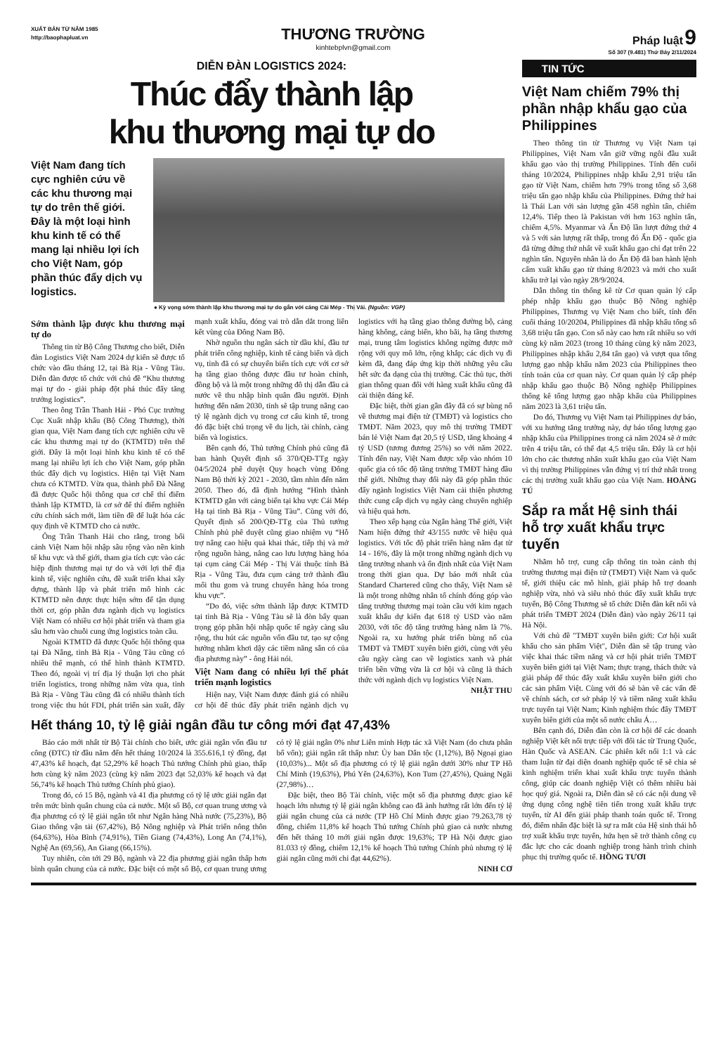XUẤT BẢN TỪ NĂM 1985
http://baophapluat.vn
THƯƠNG TRƯỜNG
kinhtebplvn@gmail.com
Pháp luật 9
Số 307 (9.481) Thứ Bảy 2/11/2024
DIỄN ĐÀN LOGISTICS 2024:
Thúc đẩy thành lập
khu thương mại tự do
Việt Nam đang tích cực nghiên cứu về các khu thương mại tự do trên thế giới. Đây là một loại hình khu kinh tế có thể mang lại nhiều lợi ích cho Việt Nam, góp phần thúc đẩy dịch vụ logistics.
● Kỳ vọng sớm thành lập khu thương mại tự do gắn với cảng Cái Mép - Thị Vải. (Nguồn: VGP)
Sớm thành lập được khu thương mại tự do
Thông tin từ Bộ Công Thương cho biết, Diễn đàn Logistics Việt Nam 2024 dự kiến sẽ được tổ chức vào đầu tháng 12, tại Bà Rịa - Vũng Tàu. Diễn đàn được tổ chức với chủ đề “Khu thương mại tự do - giải pháp đột phá thúc đẩy tăng trưởng logistics”.
Theo ông Trần Thanh Hải - Phó Cục trưởng Cục Xuất nhập khẩu (Bộ Công Thương), thời gian qua, Việt Nam đang tích cực nghiên cứu về các khu thương mại tự do (KTMTD) trên thế giới. Đây là một loại hình khu kinh tế có thể mang lại nhiều lợi ích cho Việt Nam, góp phần thúc đẩy dịch vụ logistics. Hiện tại Việt Nam chưa có KTMTD. Vừa qua, thành phố Đà Nẵng đã được Quốc hội thông qua cơ chế thí điểm thành lập KTMTD, là cơ sở để thí điểm nghiên cứu chính sách mới, làm tiền đề để luật hóa các quy định về KTMTD cho cả nước.
Ông Trần Thanh Hải cho rằng, trong bối cảnh Việt Nam hội nhập sâu rộng vào nền kinh tế khu vực và thế giới, tham gia tích cực vào các hiệp định thương mại tự do và với lợi thế địa kinh tế, việc nghiên cứu, đề xuất triển khai xây dựng, thành lập và phát triển mô hình các KTMTD nên được thực hiện sớm để tận dụng thời cơ, góp phần đưa ngành dịch vụ logistics Việt Nam có nhiều cơ hội phát triển và tham gia sâu hơn vào chuỗi cung ứng logistics toàn cầu.
Ngoài KTMTD đã được Quốc hội thông qua tại Đà Nẵng, tỉnh Bà Rịa - Vũng Tàu cũng có nhiều thế mạnh, có thể hình thành KTMTD. Theo đó, ngoài vị trí địa lý thuận lợi cho phát triển logistics, trong những năm vừa qua, tỉnh Bà Rịa - Vũng Tàu cũng đã có nhiều thành tích trong việc thu hút FDI, phát triển sản xuất, đẩy mạnh xuất khẩu, đóng vai trò dẫn dắt trong liên kết vùng của Đông Nam Bộ.
Nhờ nguồn thu ngân sách từ dầu khí, đầu tư phát triển công nghiệp, kinh tế cảng biển và dịch vụ, tỉnh đã có sự chuyển biến tích cực với cơ sở hạ tầng giao thông được đầu tư hoàn chỉnh, đồng bộ và là một trong những đô thị dẫn đầu cả nước về thu nhập bình quân đầu người. Định hướng đến năm 2030, tỉnh sẽ tập trung nâng cao tỷ lệ ngành dịch vụ trong cơ cấu kinh tế, trong đó đặc biệt chú trọng về du lịch, tài chính, cảng biển và logistics.
Bên cạnh đó, Thủ tướng Chính phủ cũng đã ban hành Quyết định số 370/QĐ-TTg ngày 04/5/2024 phê duyệt Quy hoạch vùng Đông Nam Bộ thời kỳ 2021 - 2030, tầm nhìn đến năm 2050. Theo đó, đã định hướng “Hình thành KTMTD gắn với cảng biển tại khu vực Cái Mép Hạ tại tỉnh Bà Rịa - Vũng Tàu”. Cùng với đó, Quyết định số 200/QĐ-TTg của Thủ tướng Chính phủ phê duyệt cũng giao nhiệm vụ “Hỗ trợ nâng cao hiệu quả khai thác, tiếp thị và mở rộng nguồn hàng, nâng cao lưu lượng hàng hóa tại cụm cảng Cái Mép - Thị Vải thuộc tỉnh Bà Rịa - Vũng Tàu, đưa cụm cảng trở thành đầu mối thu gom và trung chuyển hàng hóa trong khu vực”.
“Do đó, việc sớm thành lập được KTMTD tại tỉnh Bà Rịa - Vũng Tàu sẽ là đòn bẩy quan trọng góp phần hội nhập quốc tế ngày càng sâu rộng, thu hút các nguồn vốn đầu tư, tạo sự cộng hưởng nhằm khơi dậy các tiềm năng sẵn có của địa phương này” - ông Hải nói.
Việt Nam đang có nhiều lợi thế phát triển mạnh logistics
Hiện nay, Việt Nam được đánh giá có nhiều cơ hội để thúc đẩy phát triển ngành dịch vụ logistics với hạ tầng giao thông đường bộ, cảng hàng không, cảng biển, kho bãi, hạ tầng thương mại, trung tâm logistics không ngừng được mở rộng với quy mô lớn, rộng khắp; các dịch vụ đi kèm đã, đang đáp ứng kịp thời những yêu cầu hết sức đa dạng của thị trường. Các thủ tục, thời gian thông quan đối với hàng xuất khẩu cũng đã cải thiện đáng kể.
Đặc biệt, thời gian gần đây đã có sự bùng nổ về thương mại điện tử (TMĐT) và logistics cho TMĐT. Năm 2023, quy mô thị trường TMĐT bán lẻ Việt Nam đạt 20,5 tỷ USD, tăng khoảng 4 tỷ USD (tương đương 25%) so với năm 2022. Tính đến nay, Việt Nam được xếp vào nhóm 10 quốc gia có tốc độ tăng trưởng TMĐT hàng đầu thế giới. Những thay đổi này đã góp phần thúc đẩy ngành logistics Việt Nam cải thiện phương thức cung cấp dịch vụ ngày càng chuyên nghiệp và hiệu quả hơn.
Theo xếp hạng của Ngân hàng Thế giới, Việt Nam hiện đứng thứ 43/155 nước về hiệu quả logistics. Với tốc độ phát triển hàng năm đạt từ 14 - 16%, đây là một trong những ngành dịch vụ tăng trưởng nhanh và ổn định nhất của Việt Nam trong thời gian qua. Dự báo mới nhất của Standard Chartered cũng cho thấy, Việt Nam sẽ là một trong những nhân tố chính đóng góp vào tăng trưởng thương mại toàn cầu với kim ngạch xuất khẩu dự kiến đạt 618 tỷ USD vào năm 2030, với tốc độ tăng trưởng hàng năm là 7%. Ngoài ra, xu hướng phát triển bùng nổ của TMĐT và TMĐT xuyên biên giới, cùng với yêu cầu ngày càng cao về logistics xanh và phát triển bền vững vừa là cơ hội và cũng là thách thức với ngành dịch vụ logistics Việt Nam.
NHẬT THU
Hết tháng 10, tỷ lệ giải ngân đầu tư công mới đạt 47,43%
Báo cáo mới nhất từ Bộ Tài chính cho biết, ước giải ngân vốn đầu tư công (ĐTC) từ đầu năm đến hết tháng 10/2024 là 355.616,1 tỷ đồng, đạt 47,43% kế hoạch, đạt 52,29% kế hoạch Thủ tướng Chính phủ giao, thấp hơn cùng kỳ năm 2023 (cùng kỳ năm 2023 đạt 52,03% kế hoạch và đạt 56,74% kế hoạch Thủ tướng Chính phủ giao).
Trong đó, có 15 Bộ, ngành và 41 địa phương có tỷ lệ ước giải ngân đạt trên mức bình quân chung của cả nước. Một số Bộ, cơ quan trung ương và địa phương có tỷ lệ giải ngân tốt như Ngân hàng Nhà nước (75,23%), Bộ Giao thông vận tải (67,42%), Bộ Nông nghiệp và Phát triển nông thôn (64,63%), Hòa Bình (74,91%), Tiền Giang (74,43%), Long An (74,1%), Nghệ An (69,56), An Giang (66,15%).
Tuy nhiên, còn tới 29 Bộ, ngành và 22 địa phương giải ngân thấp hơn bình quân chung của cả nước. Đặc biệt có một số Bộ, cơ quan trung ương có tỷ lệ giải ngân 0% như Liên minh Hợp tác xã Việt Nam (do chưa phân bổ vốn); giải ngân rất thấp như: Ủy ban Dân tộc (1,12%), Bộ Ngoại giao (10,03%)... Một số địa phương có tỷ lệ giải ngân dưới 30% như TP Hồ Chí Minh (19,63%), Phú Yên (24,63%), Kon Tum (27,45%), Quảng Ngãi (27,98%)…
Đặc biệt, theo Bộ Tài chính, việc một số địa phương được giao kế hoạch lớn nhưng tỷ lệ giải ngân không cao đã ảnh hưởng rất lớn đến tỷ lệ giải ngân chung của cả nước (TP Hồ Chí Minh được giao 79.263,78 tỷ đồng, chiếm 11,8% kế hoạch Thủ tướng Chính phủ giao cả nước nhưng đến hết tháng 10 mới giải ngân được 19,63%; TP Hà Nội được giao 81.033 tỷ đồng, chiếm 12,1% kế hoạch Thủ tướng Chính phủ nhưng tỷ lệ giải ngân cũng mới chỉ đạt 44,62%).
NINH CƠ
TIN TỨC
Việt Nam chiếm 79% thị phần nhập khẩu gạo của Philippines
Theo thông tin từ Thương vụ Việt Nam tại Philippines, Việt Nam vẫn giữ vững ngôi đầu xuất khẩu gạo vào thị trường Philippines. Tính đến cuối tháng 10/2024, Philippines nhập khẩu 2,91 triệu tấn gạo từ Việt Nam, chiếm hơn 79% trong tổng số 3,68 triệu tấn gạo nhập khẩu của Philippines. Đứng thứ hai là Thái Lan với sản lượng gần 458 nghìn tấn, chiếm 12,4%. Tiếp theo là Pakistan với hơn 163 nghìn tấn, chiếm 4,5%. Myanmar và Ấn Độ lần lượt đứng thứ 4 và 5 với sản lượng rất thấp, trong đó Ấn Độ - quốc gia đã từng đứng thứ nhất về xuất khẩu gạo chỉ đạt trên 22 nghìn tấn. Nguyên nhân là do Ấn Độ đã ban hành lệnh cấm xuất khẩu gạo từ tháng 8/2023 và mới cho xuất khẩu trở lại vào ngày 28/9/2024.
Dẫn thông tin thống kê từ Cơ quan quản lý cấp phép nhập khẩu gạo thuộc Bộ Nông nghiệp Philippines, Thương vụ Việt Nam cho biết, tính đến cuối tháng 10/20204, Philippines đã nhập khẩu tổng số 3,68 triệu tấn gạo. Con số này cao hơn rất nhiều so với cùng kỳ năm 2023 (trong 10 tháng cùng kỳ năm 2023, Philippines nhập khẩu 2,84 tấn gạo) và vượt qua tổng lượng gạo nhập khẩu năm 2023 của Philippines theo tính toán của cơ quan này. Cơ quan quản lý cấp phép nhập khẩu gạo thuộc Bộ Nông nghiệp Philippines thống kê tổng lượng gạo nhập khẩu của Philippines năm 2023 là 3,61 triệu tấn.
Do đó, Thương vụ Việt Nam tại Philippines dự báo, với xu hướng tăng trưởng này, dự báo tổng lượng gạo nhập khẩu của Philippines trong cả năm 2024 sẽ ở mức trên 4 triệu tấn, có thể đạt 4,5 triệu tấn. Đây là cơ hội lớn cho các thương nhân xuất khẩu gạo của Việt Nam vì thị trường Philippines vẫn đứng vị trí thứ nhất trong các thị trường xuất khẩu gạo của Việt Nam. HOÀNG TÚ
Sắp ra mắt Hệ sinh thái hỗ trợ xuất khẩu trực tuyến
Nhằm hỗ trợ, cung cấp thông tin toàn cảnh thị trường thương mại điện tử (TMĐT) Việt Nam và quốc tế, giới thiệu các mô hình, giải pháp hỗ trợ doanh nghiệp vừa, nhỏ và siêu nhỏ thúc đẩy xuất khẩu trực tuyến, Bộ Công Thương sẽ tổ chức Diễn đàn kết nối và phát triển TMĐT 2024 (Diễn đàn) vào ngày 26/11 tại Hà Nội.
Với chủ đề "TMĐT xuyên biên giới: Cơ hội xuất khẩu cho sản phẩm Việt", Diễn đàn sẽ tập trung vào việc khai thác tiềm năng và cơ hội phát triển TMĐT xuyên biên giới tại Việt Nam; thực trạng, thách thức và giải pháp để thúc đẩy xuất khẩu xuyên biên giới cho các sản phẩm Việt. Cùng với đó sẽ bàn về các vấn đề về chính sách, cơ sở pháp lý và tiềm năng xuất khẩu trực tuyến tại Việt Nam; Kinh nghiệm thúc đẩy TMĐT xuyên biên giới của một số nước châu Á…
Bên cạnh đó, Diễn đàn còn là cơ hội để các doanh nghiệp Việt kết nối trực tiếp với đối tác từ Trung Quốc, Hàn Quốc và ASEAN. Các phiên kết nối 1:1 và các tham luận từ đại diện doanh nghiệp quốc tế sẽ chia sẻ kinh nghiệm triển khai xuất khẩu trực tuyến thành công, giúp các doanh nghiệp Việt có thêm nhiều bài học quý giá. Ngoài ra, Diễn đàn sẽ có các nội dung về ứng dụng công nghệ tiên tiến trong xuất khẩu trực tuyến, từ AI đến giải pháp thanh toán quốc tế. Trong đó, điểm nhấn đặc biệt là sự ra mắt của Hệ sinh thái hỗ trợ xuất khẩu trực tuyến, hứa hẹn sẽ trở thành công cụ đắc lực cho các doanh nghiệp trong hành trình chinh phục thị trường quốc tế. HỒNG TƯƠI